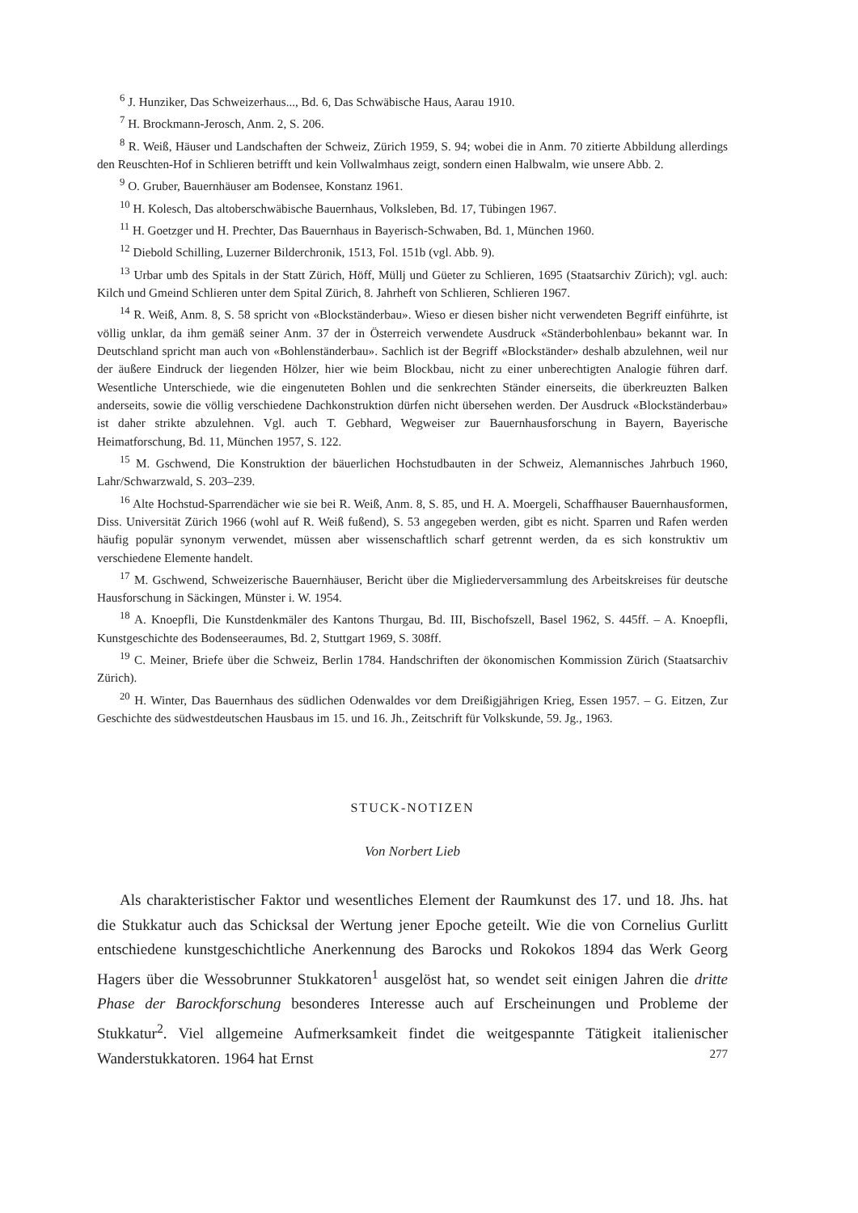<sup>6</sup> J. Hunziker, Das Schweizerhaus..., Bd. 6, Das Schwäbische Haus, Aarau 1910.
<sup>7</sup> H. Brockmann-Jerosch, Anm. 2, S. 206.
<sup>8</sup> R. Weiß, Häuser und Landschaften der Schweiz, Zürich 1959, S. 94; wobei die in Anm. 70 zitierte Abbildung allerdings den Reuschten-Hof in Schlieren betrifft und kein Vollwalmhaus zeigt, sondern einen Halbwalm, wie unsere Abb. 2.
<sup>9</sup> O. Gruber, Bauernhäuser am Bodensee, Konstanz 1961.
<sup>10</sup> H. Kolesch, Das altoberschwäbische Bauernhaus, Volksleben, Bd. 17, Tübingen 1967.
<sup>11</sup> H. Goetzger und H. Prechter, Das Bauernhaus in Bayerisch-Schwaben, Bd. 1, München 1960.
<sup>12</sup> Diebold Schilling, Luzerner Bilderchronik, 1513, Fol. 151b (vgl. Abb. 9).
<sup>13</sup> Urbar umb des Spitals in der Statt Zürich, Höff, Müllj und Güeter zu Schlieren, 1695 (Staatsarchiv Zürich); vgl. auch: Kilch und Gmeind Schlieren unter dem Spital Zürich, 8. Jahrheft von Schlieren, Schlieren 1967.
<sup>14</sup> R. Weiß, Anm. 8, S. 58 spricht von «Blockständerbau». Wieso er diesen bisher nicht verwendeten Begriff einführte, ist völlig unklar, da ihm gemäß seiner Anm. 37 der in Österreich verwendete Ausdruck «Ständerbohlenbau» bekannt war. In Deutschland spricht man auch von «Bohlenständerbau». Sachlich ist der Begriff «Blockständer» deshalb abzulehnen, weil nur der äußere Eindruck der liegenden Hölzer, hier wie beim Blockbau, nicht zu einer unberechtigten Analogie führen darf. Wesentliche Unterschiede, wie die eingenuteten Bohlen und die senkrechten Ständer einerseits, die überkreuzten Balken anderseits, sowie die völlig verschiedene Dachkonstruktion dürfen nicht übersehen werden. Der Ausdruck «Blockständerbau» ist daher strikte abzulehnen. Vgl. auch T. Gebhard, Wegweiser zur Bauernhausforschung in Bayern, Bayerische Heimatforschung, Bd. 11, München 1957, S. 122.
<sup>15</sup> M. Gschwend, Die Konstruktion der bäuerlichen Hochstudbauten in der Schweiz, Alemannisches Jahrbuch 1960, Lahr/Schwarzwald, S. 203–239.
<sup>16</sup> Alte Hochstud-Sparrendächer wie sie bei R. Weiß, Anm. 8, S. 85, und H. A. Moergeli, Schaffhauser Bauernhausformen, Diss. Universität Zürich 1966 (wohl auf R. Weiß fußend), S. 53 angegeben werden, gibt es nicht. Sparren und Rafen werden häufig populär synonym verwendet, müssen aber wissenschaftlich scharf getrennt werden, da es sich konstruktiv um verschiedene Elemente handelt.
<sup>17</sup> M. Gschwend, Schweizerische Bauernhäuser, Bericht über die Migliederversammlung des Arbeitskreises für deutsche Hausforschung in Säckingen, Münster i. W. 1954.
<sup>18</sup> A. Knoepfli, Die Kunstdenkmäler des Kantons Thurgau, Bd. III, Bischofszell, Basel 1962, S. 445ff. – A. Knoepfli, Kunstgeschichte des Bodenseeraumes, Bd. 2, Stuttgart 1969, S. 308ff.
<sup>19</sup> C. Meiner, Briefe über die Schweiz, Berlin 1784. Handschriften der ökonomischen Kommission Zürich (Staatsarchiv Zürich).
<sup>20</sup> H. Winter, Das Bauernhaus des südlichen Odenwaldes vor dem Dreißigjährigen Krieg, Essen 1957. – G. Eitzen, Zur Geschichte des südwestdeutschen Hausbaus im 15. und 16. Jh., Zeitschrift für Volkskunde, 59. Jg., 1963.
STUCK-NOTIZEN
Von Norbert Lieb
Als charakteristischer Faktor und wesentliches Element der Raumkunst des 17. und 18. Jhs. hat die Stukkatur auch das Schicksal der Wertung jener Epoche geteilt. Wie die von Cornelius Gurlitt entschiedene kunstgeschichtliche Anerkennung des Barocks und Rokokos 1894 das Werk Georg Hagers über die Wessobrunner Stukkatoren<sup>1</sup> ausgelöst hat, so wendet seit einigen Jahren die dritte Phase der Barockforschung besonderes Interesse auch auf Erscheinungen und Probleme der Stukkatur<sup>2</sup>. Viel allgemeine Aufmerksamkeit findet die weitgespannte Tätigkeit italienischer Wanderstukkatoren. 1964 hat Ernst
277